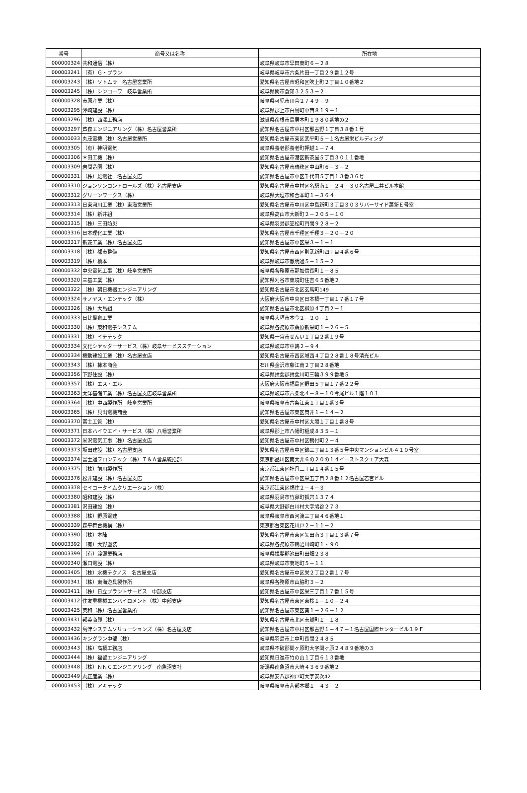| 番号 | 商号又は名称 | 所在地 |
| --- | --- | --- |
| 000000324 | 共和通信（株） | 岐阜県岐阜市早田東町６－２８ |
| 000003241 | （有）Ｇ・プラン | 岐阜県岐阜市六条片田一丁目２９番１２号 |
| 000003243 | （株）ソトムラ 名古屋営業所 | 愛知県名古屋市昭和区吹上町２丁目１０番地２ |
| 000003245 | （株）シンコーワ 岐阜営業所 | 岐阜県関市倉知３２５３－２ |
| 000000328 | 市原産業（株） | 岐阜県可児市川合２７４９－９ |
| 000003295 | 澤崎建設（株） | 岐阜県郡上市白鳥町中西８１９－１ |
| 000003296 | （株）西澤工務店 | 滋賀県彦根市鳥居本町１９８０番地の２ |
| 000003297 | 芦森エンジニアリング（株）名古屋営業所 | 愛知県名古屋市中村区那古野１丁目３８番１号 |
| 000000033 | 丸茂電機（株）名古屋営業所 | 愛知県名古屋市東区武平町５－１名古屋栄ビルディング |
| 000003305 | （有）神明電気 | 岐阜県養老郡養老町押越１－７４ |
| 000003306 | ＊田工機（株） | 愛知県名古屋市港区新茶屋５丁目３０１１番地 |
| 000003309 | 岩間造園（株） | 愛知県名古屋市瑞穂区中山町６－３－２ |
| 000000331 | （株）雄電社 名古屋支店 | 愛知県名古屋市中区千代田５丁目１３番３６号 |
| 000003310 | ジョンソンコントロールズ（株）名古屋支店 | 愛知県名古屋市中村区名駅南１－２４－３０名古屋三井ビル本館 |
| 000003312 | グリーンワークス（株） | 岐阜県大垣市和合本町１－３６４ |
| 000003313 | 日東河川工業（株）東海営業所 | 愛知県名古屋市中川区中島新町３丁目３０３リバーサイド萬新Ｅ号室 |
| 000003314 | （株）新井組 | 岐阜県高山市大新町２－２０５－１０ |
| 000003315 | （株）三田防災 | 岐阜県羽島郡笠松町門間９２８－２ |
| 000003316 | 日本理化工業（株） | 愛知県名古屋市千種区千種３－２０－２０ |
| 000003317 | 新菱工業（株）名古屋支店 | 愛知県名古屋市中区栄３－１－１ |
| 000003318 | （株）都市整備 | 愛知県名古屋市西区則武新町四丁目４番６号 |
| 000003319 | （株）橋本 | 岐阜県岐阜市徹明通５－１５－２ |
| 000000332 | 中央電気工事（株）岐阜営業所 | 岐阜県各務原市那加信長町１－８５ |
| 000003320 | 三基工業（株） | 愛知県刈谷市東境町住吉６５番地２ |
| 000003322 | （株）朝日機器エンジニアリング | 愛知県名古屋市北区玄馬町149 |
| 000003324 | サノヤス・エンテック（株） | 大阪府大阪市中央区日本橋一丁目１７番１７号 |
| 000003326 | （株）大島組 | 愛知県名古屋市北区柳原４丁目２－１ |
| 000000333 | 日比鑿泉工業 | 岐阜県大垣市本今２－２０－１ |
| 000003330 | （株）東和電子システム | 岐阜県各務原市蘇原新栄町１－２６－５ |
| 000003331 | （株）イチテック | 愛知県一宮市せんい１丁目２番１９号 |
| 000003334 | 文化シヤッターサービス（株）岐阜サービスステーション | 岐阜県岐阜市中鶉２－９４ |
| 000000334 | 機動建設工業（株）名古屋支店 | 愛知県名古屋市西区城西４丁目２８番１８号清光ビル |
| 000003343 | （株）柿本商会 | 石川県金沢市藤江南２丁目２８番地 |
| 000003356 | 下野住設（株） | 岐阜県揖斐郡揖斐川町三輪３９９番地５ |
| 000003357 | （株）エス・エル | 大阪府大阪市福島区野田５丁目１７番２２号 |
| 000003363 | 太洋基礎工業（株）名古屋支店岐阜営業所 | 岐阜県岐阜市六条北４－８－１０今尾ビル１階１０１ |
| 000003364 | （株）中西製作所 岐阜営業所 | 岐阜県岐阜市六条江東１丁目１番３号 |
| 000003365 | （株）貝出電機商会 | 愛知県名古屋市東区筒井１－１４－２ |
| 000003370 | 富士工管（株） | 愛知県名古屋市中村区太閤１丁目１番８号 |
| 000003371 | 日本ハイウエイ・サービス（株）八幡営業所 | 岐阜県郡上市八幡町稲成８３５－１ |
| 000003372 | 米沢電気工事（株）名古屋支店 | 愛知県名古屋市中村区鴨付町２－４ |
| 000003373 | 坂田建設（株）名古屋支店 | 愛知県名古屋市中区錦三丁目１３番５号中央マンションビル４１０号室 |
| 000003374 | 富士通フロンテック（株）Ｔ＆Ａ営業統括部 | 東京都品川区南大井６の２０の１４イーストスクエア大森 |
| 000003375 | （株）前川製作所 | 東京都江東区牡丹三丁目１４番１５号 |
| 000003376 | 松井建設（株）名古屋支店 | 愛知県名古屋市中区栄五丁目２８番１２名古屋若宮ビル |
| 000003378 | セイコータイムクリエーション（株） | 東京都江東区福住２－４－３ |
| 000003380 | 昭和建設（株） | 岐阜県羽島市竹鼻町狐穴１３７４ |
| 000003381 | 沢田建設（株） | 岐阜県大野郡白川村大字鳩谷２７３ |
| 000003388 | （株）野原電建 | 岐阜県岐阜市西河渡三丁目４６番地１ |
| 000000339 | 森平舞台機構（株） | 東京都台東区花川戸２－１１－２ |
| 000003390 | （株）本陣 | 愛知県名古屋市東区矢田南３丁目１３番７号 |
| 000003392 | （有）大野塗装 | 岐阜県各務原市鵜沼川崎町１・９０ |
| 000003399 | （有）渡邊業務店 | 岐阜県揖斐郡池田町田畑２３８ |
| 000000340 | 瀬口電設（株） | 岐阜県岐阜市菊地町５－１１ |
| 000003405 | （株）水機テクノス 名古屋支店 | 愛知県名古屋市中区栄２丁目２番１７号 |
| 000000341 | （株）東海遊具製作所 | 岐阜県各務原市山脇町３－２ |
| 000003411 | （株）日立プラントサービス 中部支店 | 愛知県名古屋市中区栄三丁目１７番１５号 |
| 000003412 | 住友重機械エンバイロメント（株）中部支店 | 愛知県名古屋市東区東桜１－１０－２４ |
| 000003425 | 英和（株）名古屋営業所 | 愛知県名古屋市東区葵１－２６－１２ |
| 000003431 | 邦英商興（株） | 愛知県名古屋市北区志賀町１－１８ |
| 000003432 | 島津システムソリューションズ（株）名古屋支店 | 愛知県名古屋市中村区那古野１－４７－１名古屋国際センタービル１９Ｆ |
| 000003436 | キングラン中部（株） | 岐阜県羽島市上中町長間２４８５ |
| 000003443 | （株）高橋工務店 | 岐阜県不破郡関ヶ原町大字関ヶ原２４８９番地の３ |
| 000003444 | （株）福留エンジニアリング | 愛知県日進市竹の山１丁目６１３番地 |
| 000003448 | （株）ＮＮＣエンジニアリング 南魚沼支社 | 新潟県南魚沼市大崎４３６９番地２ |
| 000003449 | 丸正産業（株） | 岐阜県安八郡神戸町大字安次42 |
| 000003453 | （株）アキテック | 岐阜県岐阜市茜部本郷１－４３－２ |